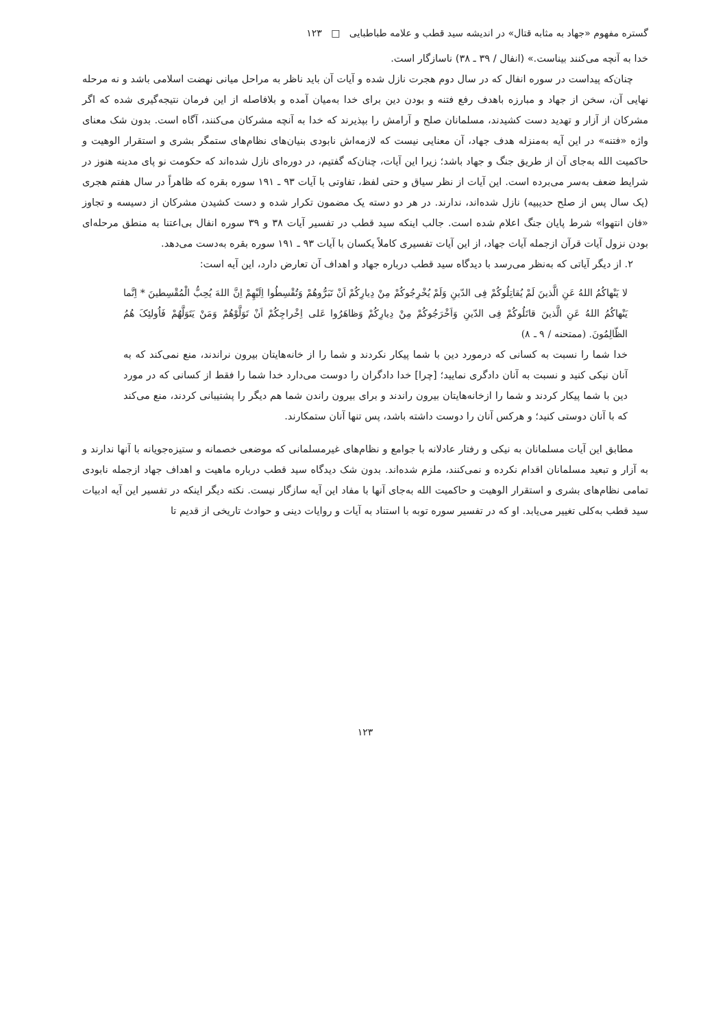گستره مفهوم «جهاد به مثابه قتال» در اندیشه سید قطب و علامه طباطبایی □ ۱۲۳
خدا به آنچه می‌کنند بیناست.» (انفال / ۳۹ ـ ۳۸) ناسازگار است.
چنان‌که پیداست در سوره انفال که در سال دوم هجرت نازل شده و آیات آن باید ناظر به مراحل میانی نهضت اسلامی باشد و نه مرحله نهایی آن، سخن از جهاد و مبارزه باهدف رفع فتنه و بودن دین برای خدا به‌میان آمده و بلافاصله از این فرمان نتیجه‌گیری شده که اگر مشرکان از آزار و تهدید دست کشیدند، مسلمانان صلح و آرامش را بپذیرند که خدا به آنچه مشرکان می‌کنند، آگاه است. بدون شک معنای واژه «فتنه» در این آیه به‌منزله هدف جهاد، آن معنایی نیست که لازمه‌اش نابودی بنیان‌های نظام‌های ستمگر بشری و استقرار الوهیت و حاکمیت الله به‌جای آن از طریق جنگ و جهاد باشد؛ زیرا این آیات، چنان‌که گفتیم، در دوره‌ای نازل شده‌اند که حکومت نو پای مدینه هنوز در شرایط ضعف به‌سر می‌برده است. این آیات از نظر سیاق و حتی لفظ، تفاوتی با آیات ۹۳ ـ ۱۹۱ سوره بقره که ظاهراً در سال هفتم هجری (یک سال پس از صلح حدیبیه) نازل شده‌اند، ندارند. در هر دو دسته یک مضمون تکرار شده و دست کشیدن مشرکان از دسیسه و تجاوز «فان انتهوا» شرط پایان جنگ اعلام شده است. جالب اینکه سید قطب در تفسیر آیات ۳۸ و ۳۹ سوره انفال بی‌اعتنا به منطق مرحله‌ای بودن نزول آیات قرآن ازجمله آیات جهاد، از این آیات تفسیری کاملاً یکسان با آیات ۹۳ ـ ۱۹۱ سوره بقره به‌دست می‌دهد.
۲. از دیگر آیاتی که به‌نظر می‌رسد با دیدگاه سید قطب درباره جهاد و اهداف آن تعارض دارد، این آیه است:
لا یَنْهاکُمُ اللهُ عَنِ الَّذینَ لَمْ یُقاتِلُوکُمْ فِی الدّینِ وَلَمْ یُخْرِجُوکُمْ مِنْ دِیارِکُمْ اَنْ تَبَرُّوهُمْ وَتُقْسِطُوا اِلَیْهِمْ اِنَّ اللهَ یُحِبُّ الْمُقْسِطینَ * اِنَّما یَنْهاکُمُ اللهُ عَنِ الَّذینَ قاتَلُوکُمْ فِی الدّینِ وَاَخْرَجُوکُمْ مِنْ دِیارِکُمْ وَظاهَرُوا عَلی اِخْراجِکُمْ اَنْ تَوَلَّوْهُمْ وَمَنْ یَتَوَلَّهُمْ فَاُولئِکَ هُمُ الظّالِمُونَ. (ممتحنه / ۹ ـ ۸)
خدا شما را نسبت به کسانی که درمورد دین با شما پیکار نکردند و شما را از خانه‌هایتان بیرون نراندند، منع نمی‌کند که به آنان نیکی کنید و نسبت به آنان دادگری نمایید؛ [چرا] خدا دادگران را دوست می‌دارد خدا شما را فقط از کسانی که در مورد دین با شما پیکار کردند و شما را ازخانه‌هایتان بیرون راندند و برای بیرون راندن شما هم دیگر را پشتیبانی کردند، منع می‌کند که با آنان دوستی کنید؛ و هرکس آنان را دوست داشته باشد، پس تنها آنان ستمکارند.
مطابق این آیات مسلمانان به نیکی و رفتار عادلانه با جوامع و نظام‌های غیرمسلمانی که موضعی خصمانه و ستیزه‌جویانه با آنها ندارند و به آزار و تبعید مسلمانان اقدام نکرده و نمی‌کنند، ملزم شده‌اند. بدون شک دیدگاه سید قطب درباره ماهیت و اهداف جهاد ازجمله نابودی تمامی نظام‌های بشری و استقرار الوهیت و حاکمیت الله به‌جای آنها با مفاد این آیه سازگار نیست. نکته دیگر اینکه در تفسیر این آیه ادبیات سید قطب به‌کلی تغییر می‌یابد. او که در تفسیر سوره توبه با استناد به آیات و روایات دینی و حوادث تاریخی از قدیم تا
۱۲۳